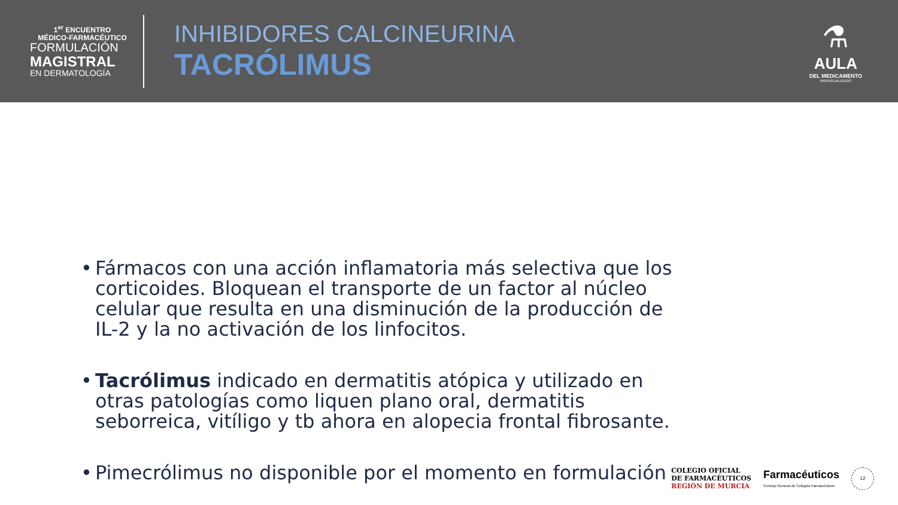1<sup>er</sup> ENCUENTRO
MÉDICO-FARMACÉUTICO
FORMULACIÓN
MAGISTRAL
EN DERMATOLOGÍA
INHIBIDORES CALCINEURINA
TACRÓLIMUS
⚗
AULA
DEL MEDICAMENTO
INDIVIDUALIZADO
• Fármacos con una acción inflamatoria más selectiva que los corticoides. Bloquean el transporte de un factor al núcleo celular que resulta en una disminución de la producción de IL-2 y la no activación de los linfocitos.
• Tacrólimus indicado en dermatitis atópica y utilizado en otras patologías como liquen plano oral, dermatitis seborreica, vitíligo y tb ahora en alopecia frontal fibrosante.
• Pimecrólimus no disponible por el momento en formulación
COLEGIO OFICIAL
DE FARMACÉUTICOS
REGIÓN DE MURCIA
Farmacéuticos
Consejo General de Colegios Farmacéuticos
12